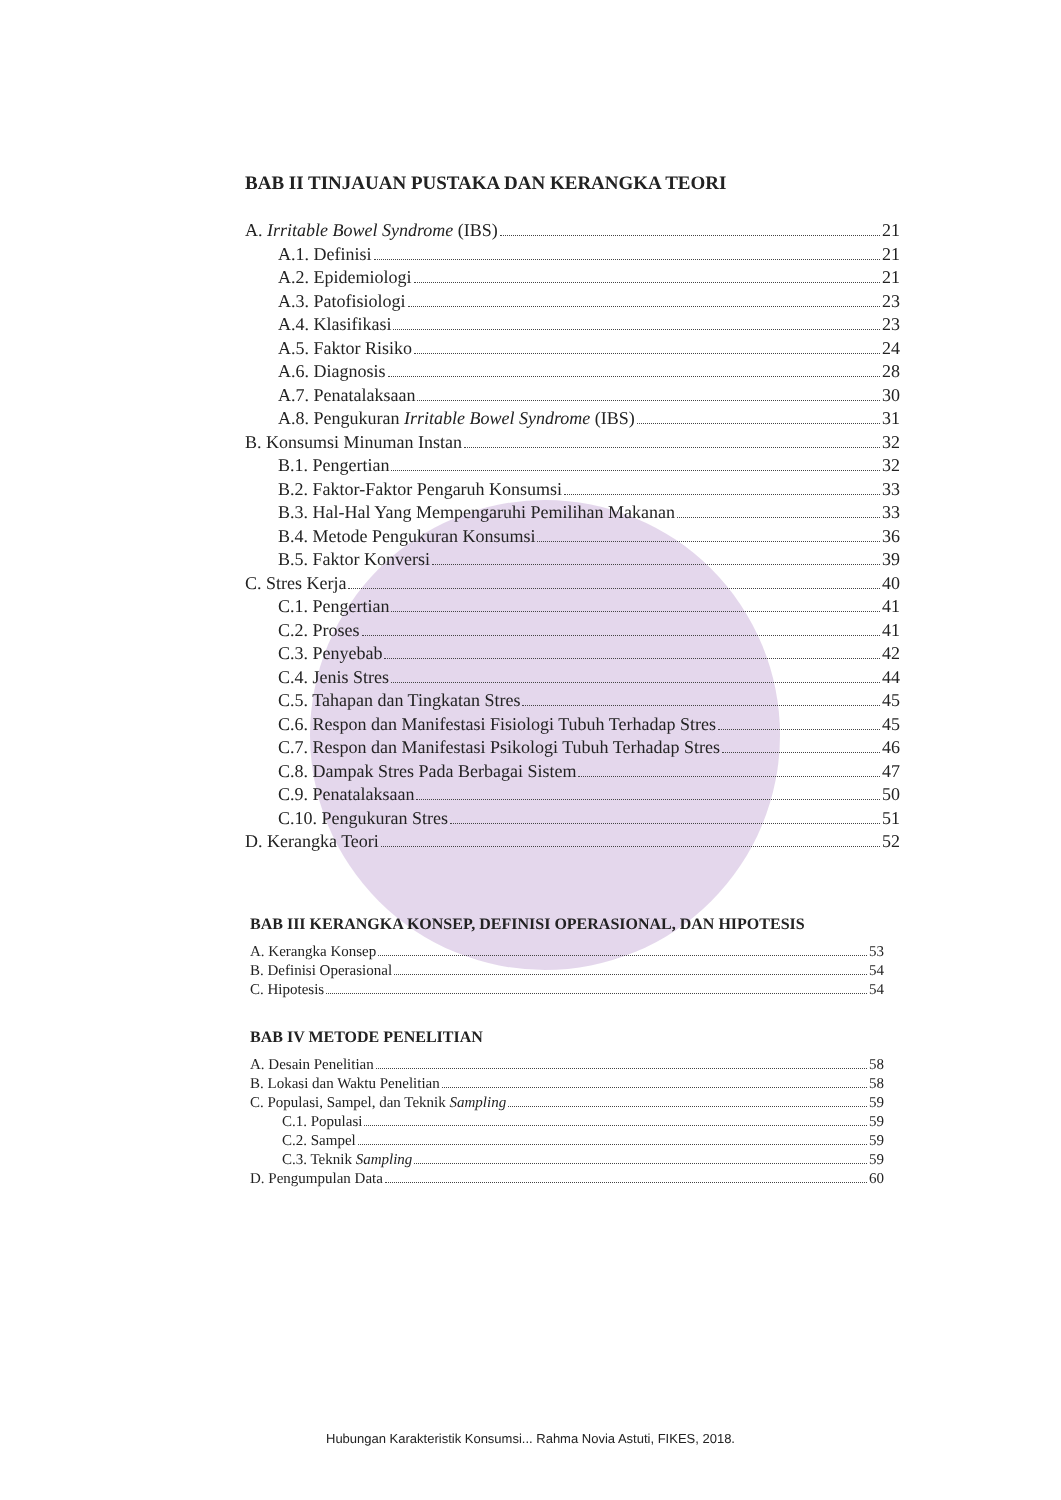BAB II TINJAUAN PUSTAKA DAN KERANGKA TEORI
A. Irritable Bowel Syndrome (IBS) 21
A.1. Definisi 21
A.2. Epidemiologi 21
A.3. Patofisiologi 23
A.4. Klasifikasi 23
A.5. Faktor Risiko 24
A.6. Diagnosis 28
A.7. Penatalaksaan 30
A.8. Pengukuran Irritable Bowel Syndrome (IBS) 31
B. Konsumsi Minuman Instan 32
B.1. Pengertian 32
B.2. Faktor-Faktor Pengaruh Konsumsi 33
B.3. Hal-Hal Yang Mempengaruhi Pemilihan Makanan 33
B.4. Metode Pengukuran Konsumsi 36
B.5. Faktor Konversi 39
C. Stres Kerja 40
C.1. Pengertian 41
C.2. Proses 41
C.3. Penyebab 42
C.4. Jenis Stres 44
C.5. Tahapan dan Tingkatan Stres 45
C.6. Respon dan Manifestasi Fisiologi Tubuh Terhadap Stres 45
C.7. Respon dan Manifestasi Psikologi Tubuh Terhadap Stres 46
C.8. Dampak Stres Pada Berbagai Sistem 47
C.9. Penatalaksaan 50
C.10. Pengukuran Stres 51
D. Kerangka Teori 52
BAB III KERANGKA KONSEP, DEFINISI OPERASIONAL, DAN HIPOTESIS
A. Kerangka Konsep 53
B. Definisi Operasional 54
C. Hipotesis 54
BAB IV METODE PENELITIAN
A. Desain Penelitian 58
B. Lokasi dan Waktu Penelitian 58
C. Populasi, Sampel, dan Teknik Sampling 59
C.1. Populasi 59
C.2. Sampel 59
C.3. Teknik Sampling 59
D. Pengumpulan Data 60
Hubungan Karakteristik Konsumsi... Rahma Novia Astuti, FIKES, 2018.